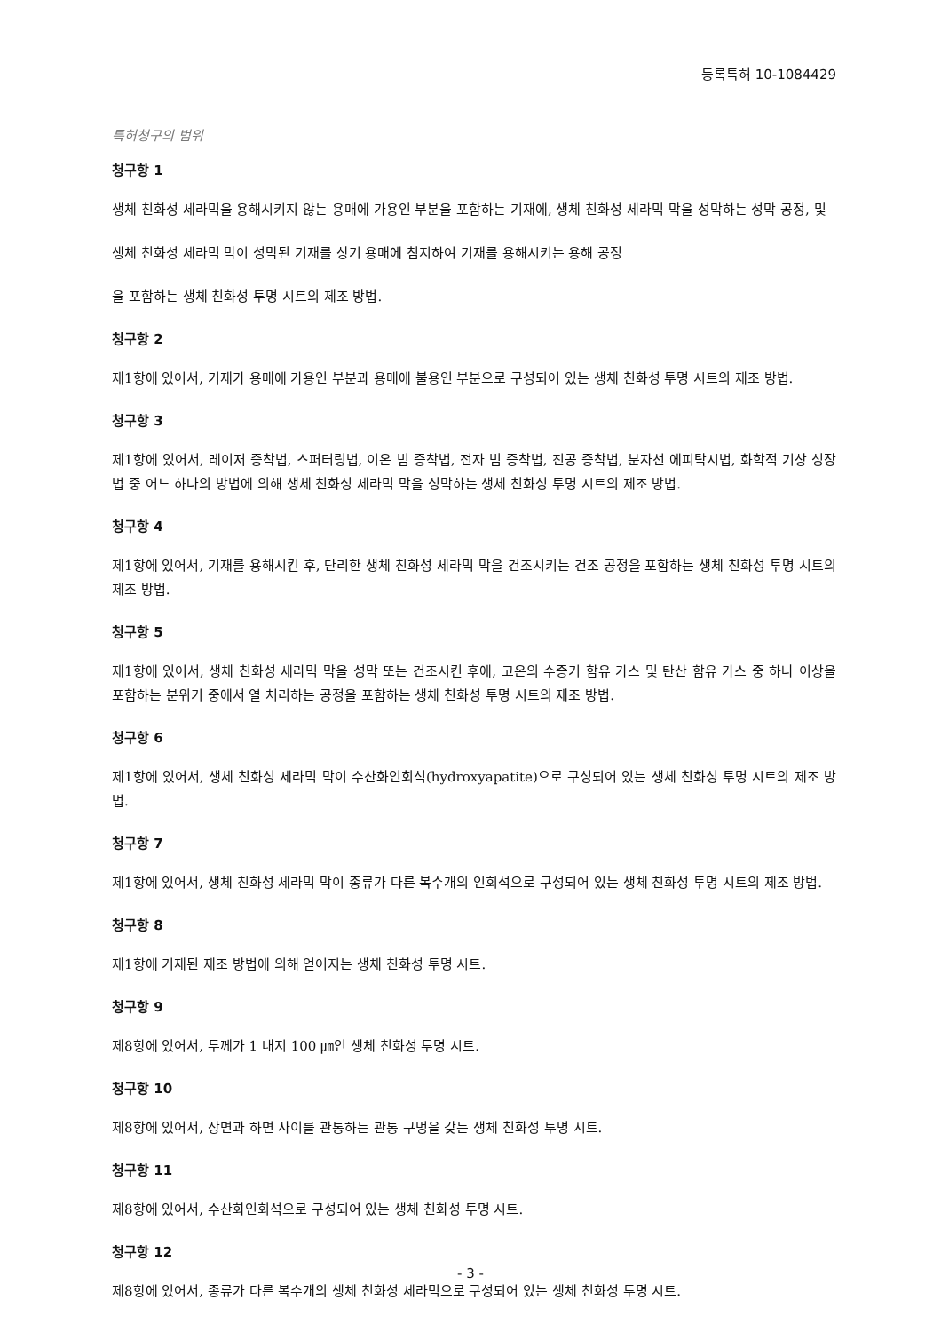등록특허 10-1084429
특허청구의 범위
청구항 1
생체 친화성 세라믹을 용해시키지 않는 용매에 가용인 부분을 포함하는 기재에, 생체 친화성 세라믹 막을 성막하는 성막 공정, 및
생체 친화성 세라믹 막이 성막된 기재를 상기 용매에 침지하여 기재를 용해시키는 용해 공정
을 포함하는 생체 친화성 투명 시트의 제조 방법.
청구항 2
제1항에 있어서, 기재가 용매에 가용인 부분과 용매에 불용인 부분으로 구성되어 있는 생체 친화성 투명 시트의 제조 방법.
청구항 3
제1항에 있어서, 레이저 증착법, 스퍼터링법, 이온 빔 증착법, 전자 빔 증착법, 진공 증착법, 분자선 에피탁시법, 화학적 기상 성장법 중 어느 하나의 방법에 의해 생체 친화성 세라믹 막을 성막하는 생체 친화성 투명 시트의 제조 방법.
청구항 4
제1항에 있어서, 기재를 용해시킨 후, 단리한 생체 친화성 세라믹 막을 건조시키는 건조 공정을 포함하는 생체 친화성 투명 시트의 제조 방법.
청구항 5
제1항에 있어서, 생체 친화성 세라믹 막을 성막 또는 건조시킨 후에, 고온의 수증기 함유 가스 및 탄산 함유 가스 중 하나 이상을 포함하는 분위기 중에서 열 처리하는 공정을 포함하는 생체 친화성 투명 시트의 제조 방법.
청구항 6
제1항에 있어서, 생체 친화성 세라믹 막이 수산화인회석(hydroxyapatite)으로 구성되어 있는 생체 친화성 투명 시트의 제조 방법.
청구항 7
제1항에 있어서, 생체 친화성 세라믹 막이 종류가 다른 복수개의 인회석으로 구성되어 있는 생체 친화성 투명 시트의 제조 방법.
청구항 8
제1항에 기재된 제조 방법에 의해 얻어지는 생체 친화성 투명 시트.
청구항 9
제8항에 있어서, 두께가 1 내지 100 ㎛인 생체 친화성 투명 시트.
청구항 10
제8항에 있어서, 상면과 하면 사이를 관통하는 관통 구멍을 갖는 생체 친화성 투명 시트.
청구항 11
제8항에 있어서, 수산화인회석으로 구성되어 있는 생체 친화성 투명 시트.
청구항 12
제8항에 있어서, 종류가 다른 복수개의 생체 친화성 세라믹으로 구성되어 있는 생체 친화성 투명 시트.
- 3 -